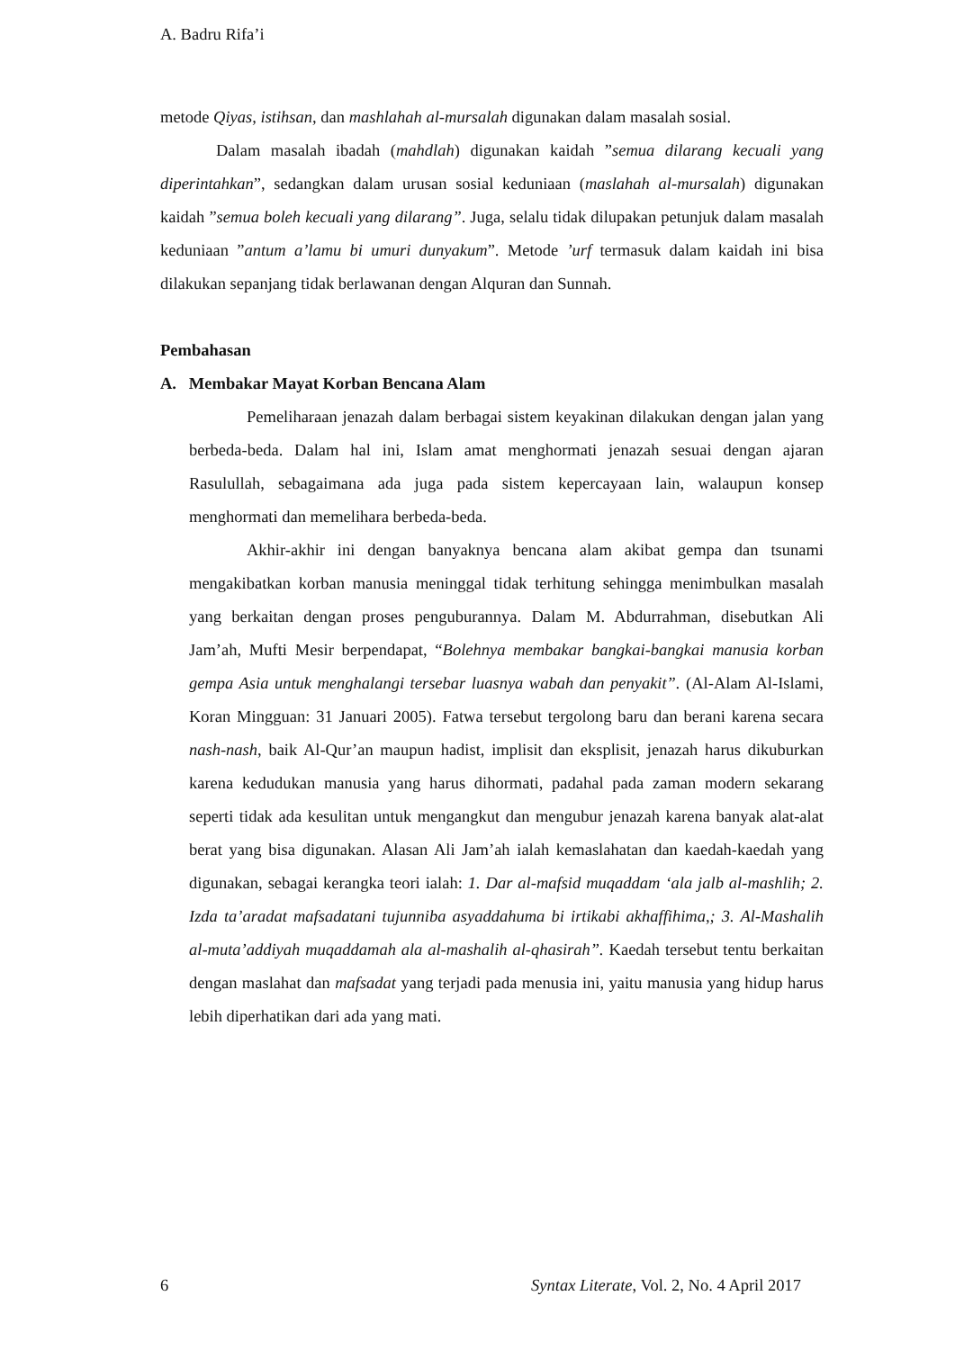A. Badru Rifa’i
metode Qiyas, istihsan, dan mashlahah al-mursalah digunakan dalam masalah sosial.
Dalam masalah ibadah (mahdlah) digunakan kaidah ”semua dilarang kecuali yang diperintahkan”, sedangkan dalam urusan sosial keduniaan (maslahah al-mursalah) digunakan kaidah ”semua boleh kecuali yang dilarang”. Juga, selalu tidak dilupakan petunjuk dalam masalah keduniaan ”antum a’lamu bi umuri dunyakum”. Metode ’urf termasuk dalam kaidah ini bisa dilakukan sepanjang tidak berlawanan dengan Alquran dan Sunnah.
Pembahasan
A. Membakar Mayat Korban Bencana Alam
Pemeliharaan jenazah dalam berbagai sistem keyakinan dilakukan dengan jalan yang berbeda-beda. Dalam hal ini, Islam amat menghormati jenazah sesuai dengan ajaran Rasulullah, sebagaimana ada juga pada sistem kepercayaan lain, walaupun konsep menghormati dan memelihara berbeda-beda.
Akhir-akhir ini dengan banyaknya bencana alam akibat gempa dan tsunami mengakibatkan korban manusia meninggal tidak terhitung sehingga menimbulkan masalah yang berkaitan dengan proses penguburannya. Dalam M. Abdurrahman, disebutkan Ali Jam’ah, Mufti Mesir berpendapat, “Bolehnya membakar bangkai-bangkai manusia korban gempa Asia untuk menghalangi tersebar luasnya wabah dan penyakit”. (Al-Alam Al-Islami, Koran Mingguan: 31 Januari 2005). Fatwa tersebut tergolong baru dan berani karena secara nash-nash, baik Al-Qur’an maupun hadist, implisit dan eksplisit, jenazah harus dikuburkan karena kedudukan manusia yang harus dihormati, padahal pada zaman modern sekarang seperti tidak ada kesulitan untuk mengangkut dan mengubur jenazah karena banyak alat-alat berat yang bisa digunakan. Alasan Ali Jam’ah ialah kemaslahatan dan kaedah-kaedah yang digunakan, sebagai kerangka teori ialah: 1. Dar al-mafsid muqaddam ‘ala jalb al-mashlih; 2. Izda ta’aradat mafsadatani tujunniba asyaddahuma bi irtikabi akhaffihima,; 3. Al-Mashalih al-muta’addiyah muqaddamah ala al-mashalih al-qhasirah”. Kaedah tersebut tentu berkaitan dengan maslahat dan mafsadat yang terjadi pada menusia ini, yaitu manusia yang hidup harus lebih diperhatikan dari ada yang mati.
6 Syntax Literate, Vol. 2, No. 4 April 2017